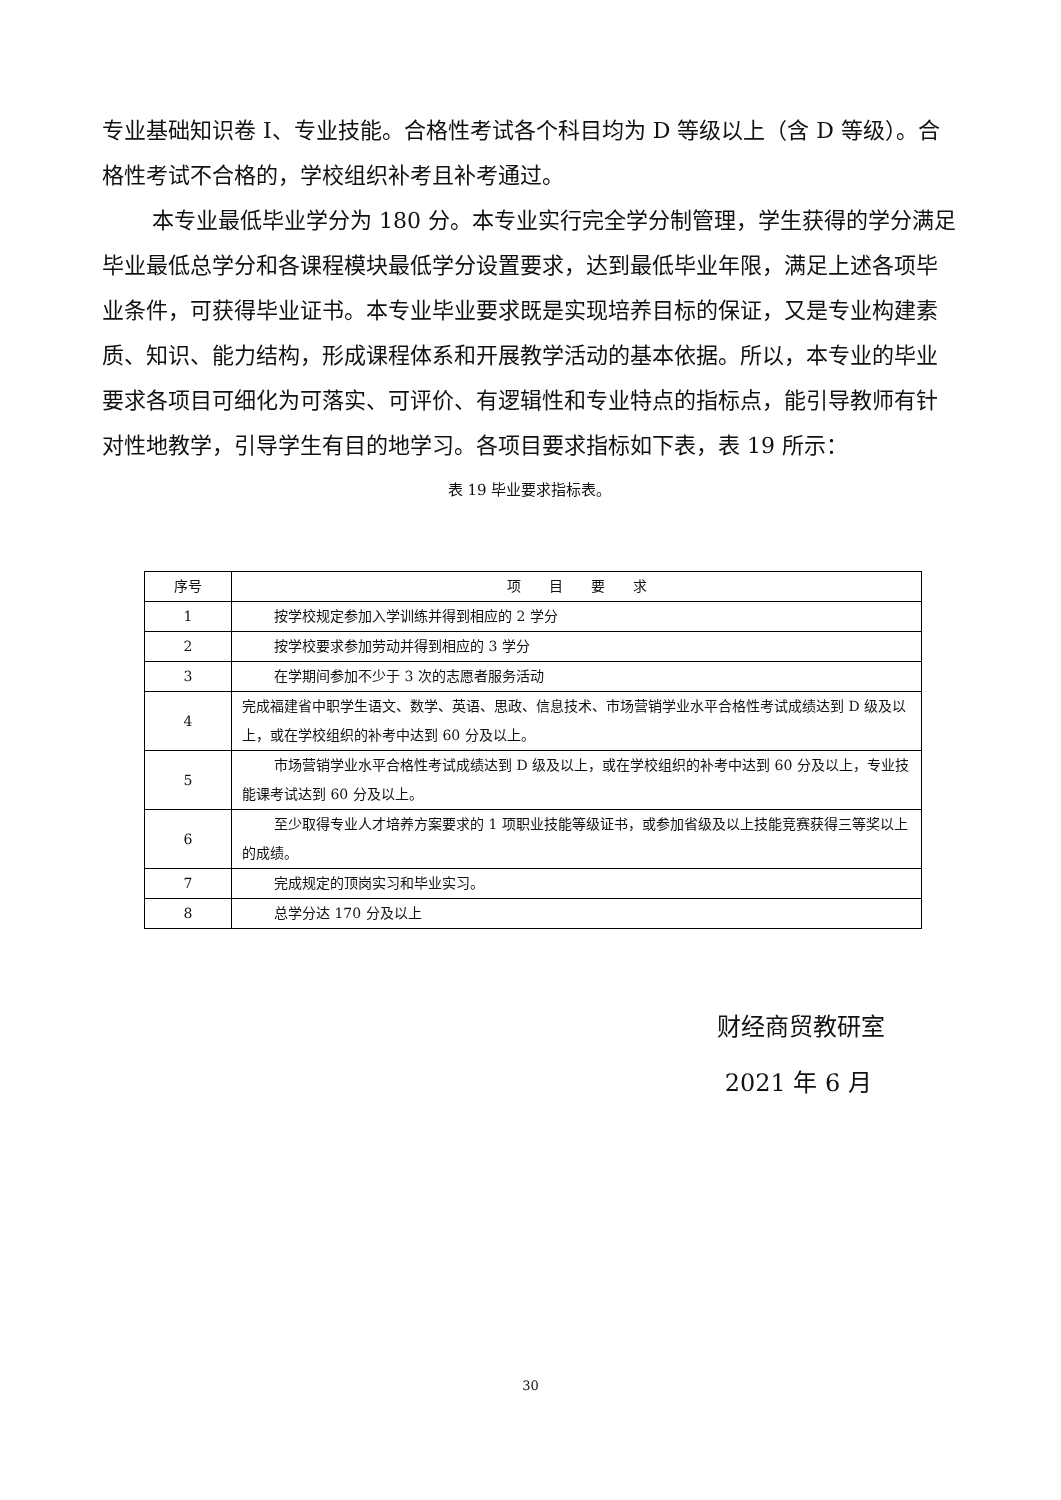专业基础知识卷 I、专业技能。合格性考试各个科目均为 D 等级以上（含 D 等级）。合格性考试不合格的，学校组织补考且补考通过。
本专业最低毕业学分为 180 分。本专业实行完全学分制管理，学生获得的学分满足毕业最低总学分和各课程模块最低学分设置要求，达到最低毕业年限，满足上述各项毕业条件，可获得毕业证书。本专业毕业要求既是实现培养目标的保证，又是专业构建素质、知识、能力结构，形成课程体系和开展教学活动的基本依据。所以，本专业的毕业要求各项目可细化为可落实、可评价、有逻辑性和专业特点的指标点，能引导教师有针对性地教学，引导学生有目的地学习。各项目要求指标如下表，表 19 所示：
表 19 毕业要求指标表。
| 序号 | 项 目 要 求 |
| --- | --- |
| 1 | 按学校规定参加入学训练并得到相应的 2 学分 |
| 2 | 按学校要求参加劳动并得到相应的 3 学分 |
| 3 | 在学期间参加不少于 3 次的志愿者服务活动 |
| 4 | 完成福建省中职学生语文、数学、英语、思政、信息技术、市场营销学业水平合格性考试成绩达到 D 级及以上，或在学校组织的补考中达到 60 分及以上。 |
| 5 | 市场营销学业水平合格性考试成绩达到 D 级及以上，或在学校组织的补考中达到 60 分及以上，专业技能课考试达到 60 分及以上。 |
| 6 | 至少取得专业人才培养方案要求的 1 项职业技能等级证书，或参加省级及以上技能竞赛获得三等奖以上的成绩。 |
| 7 | 完成规定的顶岗实习和毕业实习。 |
| 8 | 总学分达 170 分及以上 |
财经商贸教研室
2021 年 6 月
30